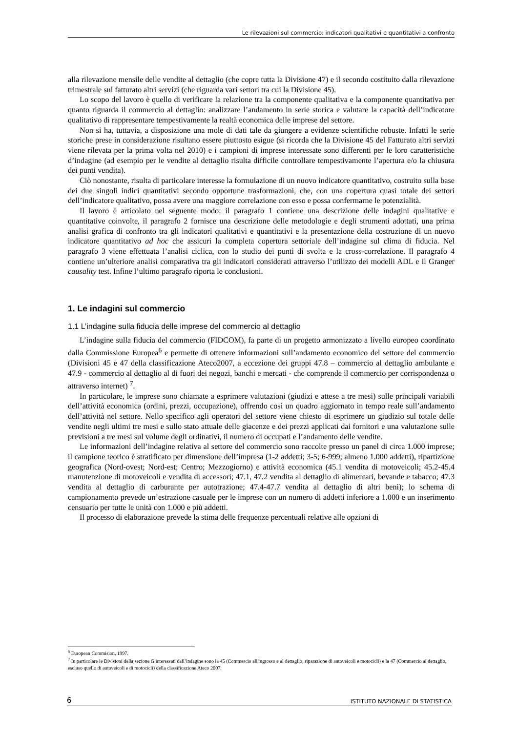Le rilevazioni sul commercio: indicatori qualitativi e quantitativi a confronto
alla rilevazione mensile delle vendite al dettaglio (che copre tutta la Divisione 47) e il secondo costituito dalla rilevazione trimestrale sul fatturato altri servizi (che riguarda vari settori tra cui la Divisione 45).
Lo scopo del lavoro è quello di verificare la relazione tra la componente qualitativa e la componente quantitativa per quanto riguarda il commercio al dettaglio: analizzare l’andamento in serie storica e valutare la capacità dell’indicatore qualitativo di rappresentare tempestivamente la realtà economica delle imprese del settore.
Non si ha, tuttavia, a disposizione una mole di dati tale da giungere a evidenze scientifiche robuste. Infatti le serie storiche prese in considerazione risultano essere piuttosto esigue (si ricorda che la Divisione 45 del Fatturato altri servizi viene rilevata per la prima volta nel 2010) e i campioni di imprese interessate sono differenti per le loro caratteristiche d’indagine (ad esempio per le vendite al dettaglio risulta difficile controllare tempestivamente l’apertura e/o la chiusura dei punti vendita).
Ciò nonostante, risulta di particolare interesse la formulazione di un nuovo indicatore quantitativo, costruito sulla base dei due singoli indici quantitativi secondo opportune trasformazioni, che, con una copertura quasi totale dei settori dell’indicatore qualitativo, possa avere una maggiore correlazione con esso e possa confermarne le potenzialità.
Il lavoro è articolato nel seguente modo: il paragrafo 1 contiene una descrizione delle indagini qualitative e quantitative coinvolte, il paragrafo 2 fornisce una descrizione delle metodologie e degli strumenti adottati, una prima analisi grafica di confronto tra gli indicatori qualitativi e quantitativi e la presentazione della costruzione di un nuovo indicatore quantitativo ad hoc che assicuri la completa copertura settoriale dell’indagine sul clima di fiducia. Nel paragrafo 3 viene effettuata l’analisi ciclica, con lo studio dei punti di svolta e la cross-correlazione. Il paragrafo 4 contiene un’ulteriore analisi comparativa tra gli indicatori considerati attraverso l’utilizzo dei modelli ADL e il Granger causality test. Infine l’ultimo paragrafo riporta le conclusioni.
1. Le indagini sul commercio
1.1 L’indagine sulla fiducia delle imprese del commercio al dettaglio
L’indagine sulla fiducia del commercio (FIDCOM), fa parte di un progetto armonizzato a livello europeo coordinato dalla Commissione Europea<sup>6</sup> e permette di ottenere informazioni sull’andamento economico del settore del commercio (Divisioni 45 e 47 della classificazione Ateco2007, a eccezione dei gruppi 47.8 – commercio al dettaglio ambulante e 47.9 - commercio al dettaglio al di fuori dei negozi, banchi e mercati - che comprende il commercio per corrispondenza o attraverso internet) <sup>7</sup>.
In particolare, le imprese sono chiamate a esprimere valutazioni (giudizi e attese a tre mesi) sulle principali variabili dell’attività economica (ordini, prezzi, occupazione), offrendo così un quadro aggiornato in tempo reale sull’andamento dell’attività nel settore. Nello specifico agli operatori del settore viene chiesto di esprimere un giudizio sul totale delle vendite negli ultimi tre mesi e sullo stato attuale delle giacenze e dei prezzi applicati dai fornitori e una valutazione sulle previsioni a tre mesi sul volume degli ordinativi, il numero di occupati e l’andamento delle vendite.
Le informazioni dell’indagine relativa al settore del commercio sono raccolte presso un panel di circa 1.000 imprese; il campione teorico è stratificato per dimensione dell’impresa (1-2 addetti; 3-5; 6-999; almeno 1.000 addetti), ripartizione geografica (Nord-ovest; Nord-est; Centro; Mezzogiorno) e attività economica (45.1 vendita di motoveicoli; 45.2-45.4 manutenzione di motoveicoli e vendita di accessori; 47.1, 47.2 vendita al dettaglio di alimentari, bevande e tabacco; 47.3 vendita al dettaglio di carburante per autotrazione; 47.4-47.7 vendita al dettaglio di altri beni); lo schema di campionamento prevede un’estrazione casuale per le imprese con un numero di addetti inferiore a 1.000 e un inserimento censuario per tutte le unità con 1.000 e più addetti.
Il processo di elaborazione prevede la stima delle frequenze percentuali relative alle opzioni di
<sup>6</sup> European Commision, 1997.
<sup>7</sup> In particolare le Divisioni della sezione G interessati dall’indagine sono la 45 (Commercio all'ingrosso e al dettaglio; riparazione di autoveicoli e motocicli) e la 47 (Commercio al dettaglio, escluso quello di autoveicoli e di motocicli) della classificazione Ateco 2007.
6 ISTITUTO NAZIONALE DI STATISTICA